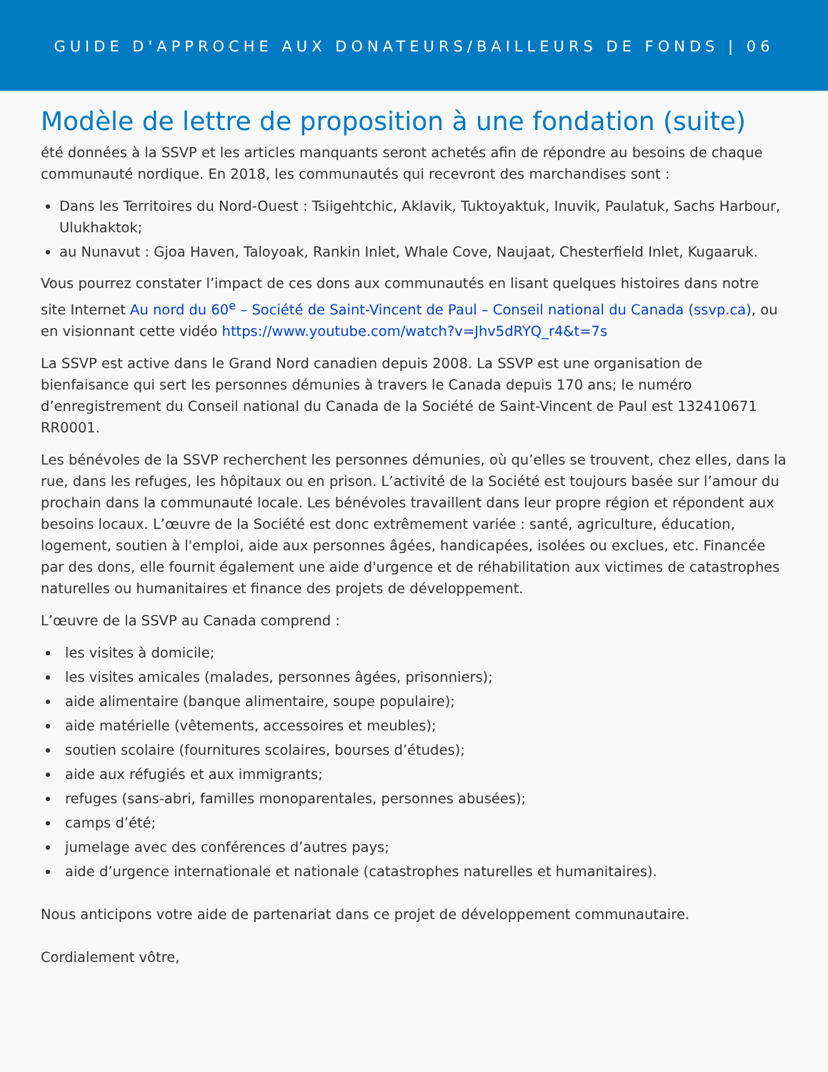GUIDE D'APPROCHE AUX DONATEURS/BAILLEURS DE FONDS | 06
Modèle de lettre de proposition à une fondation (suite)
été données à la SSVP et les articles manquants seront achetés afin de répondre au besoins de chaque communauté nordique. En 2018, les communautés qui recevront des marchandises sont :
Dans les Territoires du Nord-Ouest : Tsiigehtchic, Aklavik, Tuktoyaktuk, Inuvik, Paulatuk, Sachs Harbour, Ulukhaktok;
au Nunavut : Gjoa Haven, Taloyoak, Rankin Inlet, Whale Cove, Naujaat, Chesterfield Inlet, Kugaaruk.
Vous pourrez constater l’impact de ces dons aux communautés en lisant quelques histoires dans notre site Internet Au nord du 60<sup>e</sup> – Société de Saint-Vincent de Paul – Conseil national du Canada (ssvp.ca), ou en visionnant cette vidéo https://www.youtube.com/watch?v=Jhv5dRYQ_r4&t=7s
La SSVP est active dans le Grand Nord canadien depuis 2008. La SSVP est une organisation de bienfaisance qui sert les personnes démunies à travers le Canada depuis 170 ans; le numéro d’enregistrement du Conseil national du Canada de la Société de Saint-Vincent de Paul est 132410671 RR0001.
Les bénévoles de la SSVP recherchent les personnes démunies, où qu’elles se trouvent, chez elles, dans la rue, dans les refuges, les hôpitaux ou en prison. L’activité de la Société est toujours basée sur l’amour du prochain dans la communauté locale. Les bénévoles travaillent dans leur propre région et répondent aux besoins locaux. L’œuvre de la Société est donc extrêmement variée : santé, agriculture, éducation, logement, soutien à l'emploi, aide aux personnes âgées, handicapées, isolées ou exclues, etc. Financée par des dons, elle fournit également une aide d'urgence et de réhabilitation aux victimes de catastrophes naturelles ou humanitaires et finance des projets de développement.
L’œuvre de la SSVP au Canada comprend :
les visites à domicile;
les visites amicales (malades, personnes âgées, prisonniers);
aide alimentaire (banque alimentaire, soupe populaire);
aide matérielle (vêtements, accessoires et meubles);
soutien scolaire (fournitures scolaires, bourses d’études);
aide aux réfugiés et aux immigrants;
refuges (sans-abri, familles monoparentales, personnes abusées);
camps d’été;
jumelage avec des conférences d’autres pays;
aide d’urgence internationale et nationale (catastrophes naturelles et humanitaires).
Nous anticipons votre aide de partenariat dans ce projet de développement communautaire.
Cordialement vôtre,